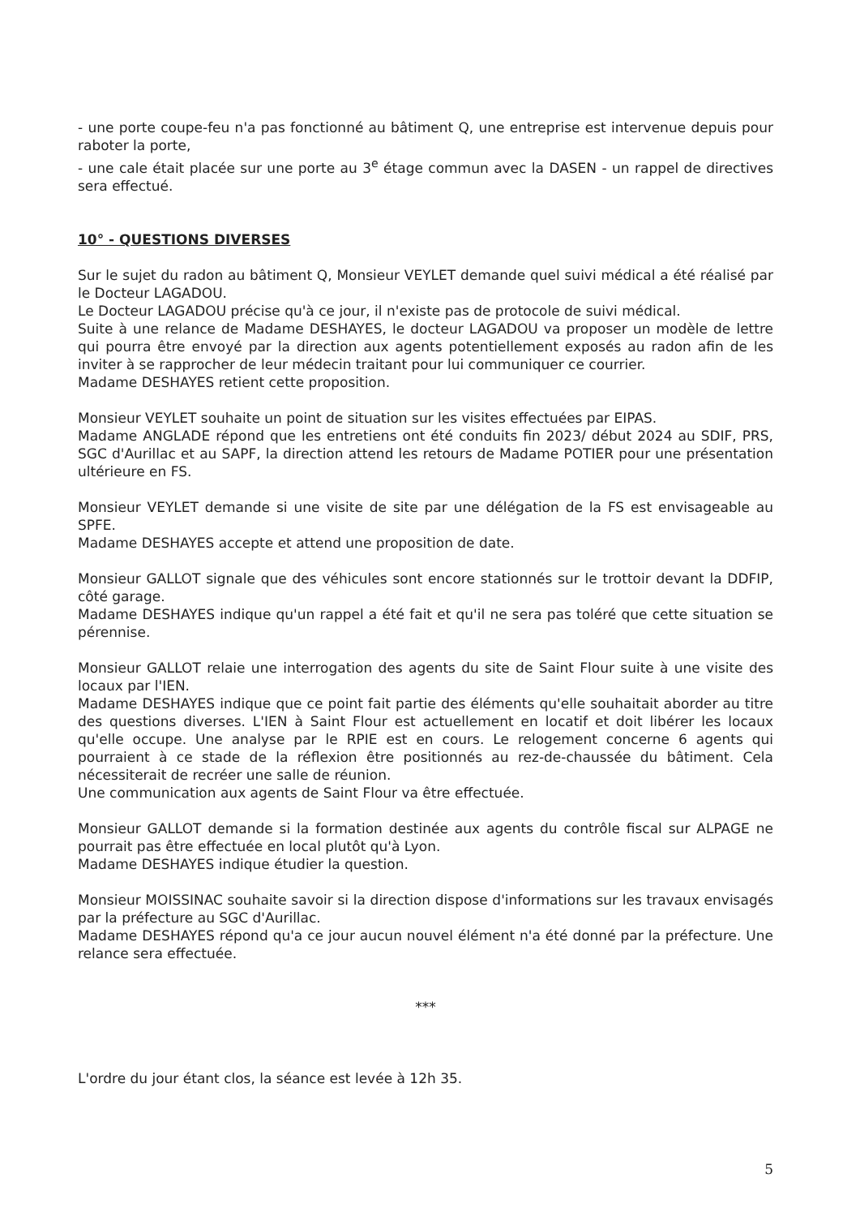- une porte coupe-feu n'a pas fonctionné au bâtiment Q, une entreprise est intervenue depuis pour raboter la porte,
- une cale était placée sur une porte au 3<sup>e</sup> étage commun avec la DASEN - un rappel de directives sera effectué.
10° - QUESTIONS DIVERSES
Sur le sujet du radon au bâtiment Q, Monsieur VEYLET demande quel suivi médical a été réalisé par le Docteur LAGADOU.
Le Docteur LAGADOU précise qu'à ce jour, il n'existe pas de protocole de suivi médical.
Suite à une relance de Madame DESHAYES, le docteur LAGADOU va proposer un modèle de lettre qui pourra être envoyé par la direction aux agents potentiellement exposés au radon afin de les inviter à se rapprocher de leur médecin traitant pour lui communiquer ce courrier.
Madame DESHAYES retient cette proposition.
Monsieur VEYLET souhaite un point de situation sur les visites effectuées par EIPAS.
Madame ANGLADE répond que les entretiens ont été conduits fin 2023/ début 2024 au SDIF, PRS, SGC d'Aurillac et au SAPF, la direction attend les retours de Madame POTIER pour une présentation ultérieure en FS.
Monsieur VEYLET demande si une visite de site par une délégation de la FS est envisageable au SPFE.
Madame DESHAYES accepte et attend une proposition de date.
Monsieur GALLOT signale que des véhicules sont encore stationnés sur le trottoir devant la DDFIP, côté garage.
Madame DESHAYES indique qu'un rappel a été fait et qu'il ne sera pas toléré que cette situation se pérennise.
Monsieur GALLOT relaie une interrogation des agents du site de Saint Flour suite à une visite des locaux par l'IEN.
Madame DESHAYES indique que ce point fait partie des éléments qu'elle souhaitait aborder au titre des questions diverses. L'IEN à Saint Flour est actuellement en locatif et doit libérer les locaux qu'elle occupe. Une analyse par le RPIE est en cours. Le relogement concerne 6 agents qui pourraient à ce stade de la réflexion être positionnés au rez-de-chaussée du bâtiment. Cela nécessiterait de recréer une salle de réunion.
Une communication aux agents de Saint Flour va être effectuée.
Monsieur GALLOT demande si la formation destinée aux agents du contrôle fiscal sur ALPAGE ne pourrait pas être effectuée en local plutôt qu'à Lyon.
Madame DESHAYES indique étudier la question.
Monsieur MOISSINAC souhaite savoir si la direction dispose d'informations sur les travaux envisagés par la préfecture au SGC d'Aurillac.
Madame DESHAYES répond qu'a ce jour aucun nouvel élément n'a été donné par la préfecture. Une relance sera effectuée.
***
L'ordre du jour étant clos, la séance est levée à 12h 35.
5